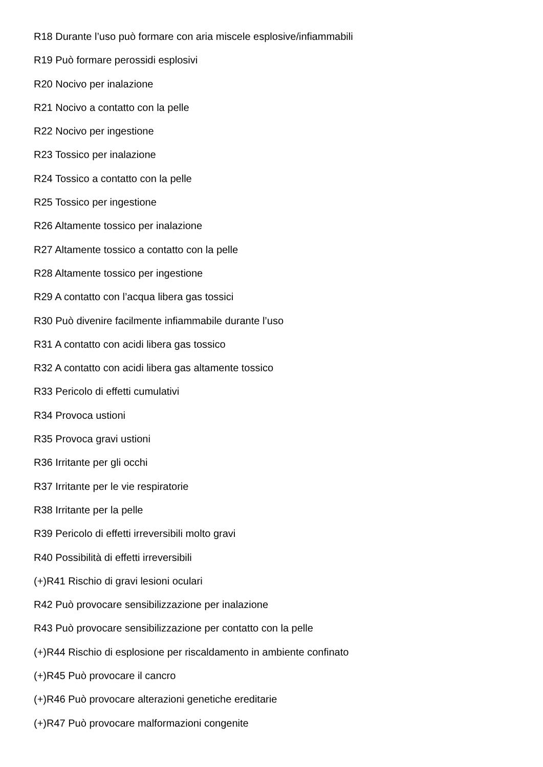R18 Durante l’uso può formare con aria miscele esplosive/infiammabili
R19 Può formare perossidi esplosivi
R20 Nocivo per inalazione
R21 Nocivo a contatto con la pelle
R22 Nocivo per ingestione
R23 Tossico per inalazione
R24 Tossico a contatto con la pelle
R25 Tossico per ingestione
R26 Altamente tossico per inalazione
R27 Altamente tossico a contatto con la pelle
R28 Altamente tossico per ingestione
R29 A contatto con l’acqua libera gas tossici
R30 Può divenire facilmente infiammabile durante l’uso
R31 A contatto con acidi libera gas tossico
R32 A contatto con acidi libera gas altamente tossico
R33 Pericolo di effetti cumulativi
R34 Provoca ustioni
R35 Provoca gravi ustioni
R36 Irritante per gli occhi
R37 Irritante per le vie respiratorie
R38 Irritante per la pelle
R39 Pericolo di effetti irreversibili molto gravi
R40 Possibilità di effetti irreversibili
(+)R41 Rischio di gravi lesioni oculari
R42 Può provocare sensibilizzazione per inalazione
R43 Può provocare sensibilizzazione per contatto con la pelle
(+)R44 Rischio di esplosione per riscaldamento in ambiente confinato
(+)R45 Può provocare il cancro
(+)R46 Può provocare alterazioni genetiche ereditarie
(+)R47 Può provocare malformazioni congenite